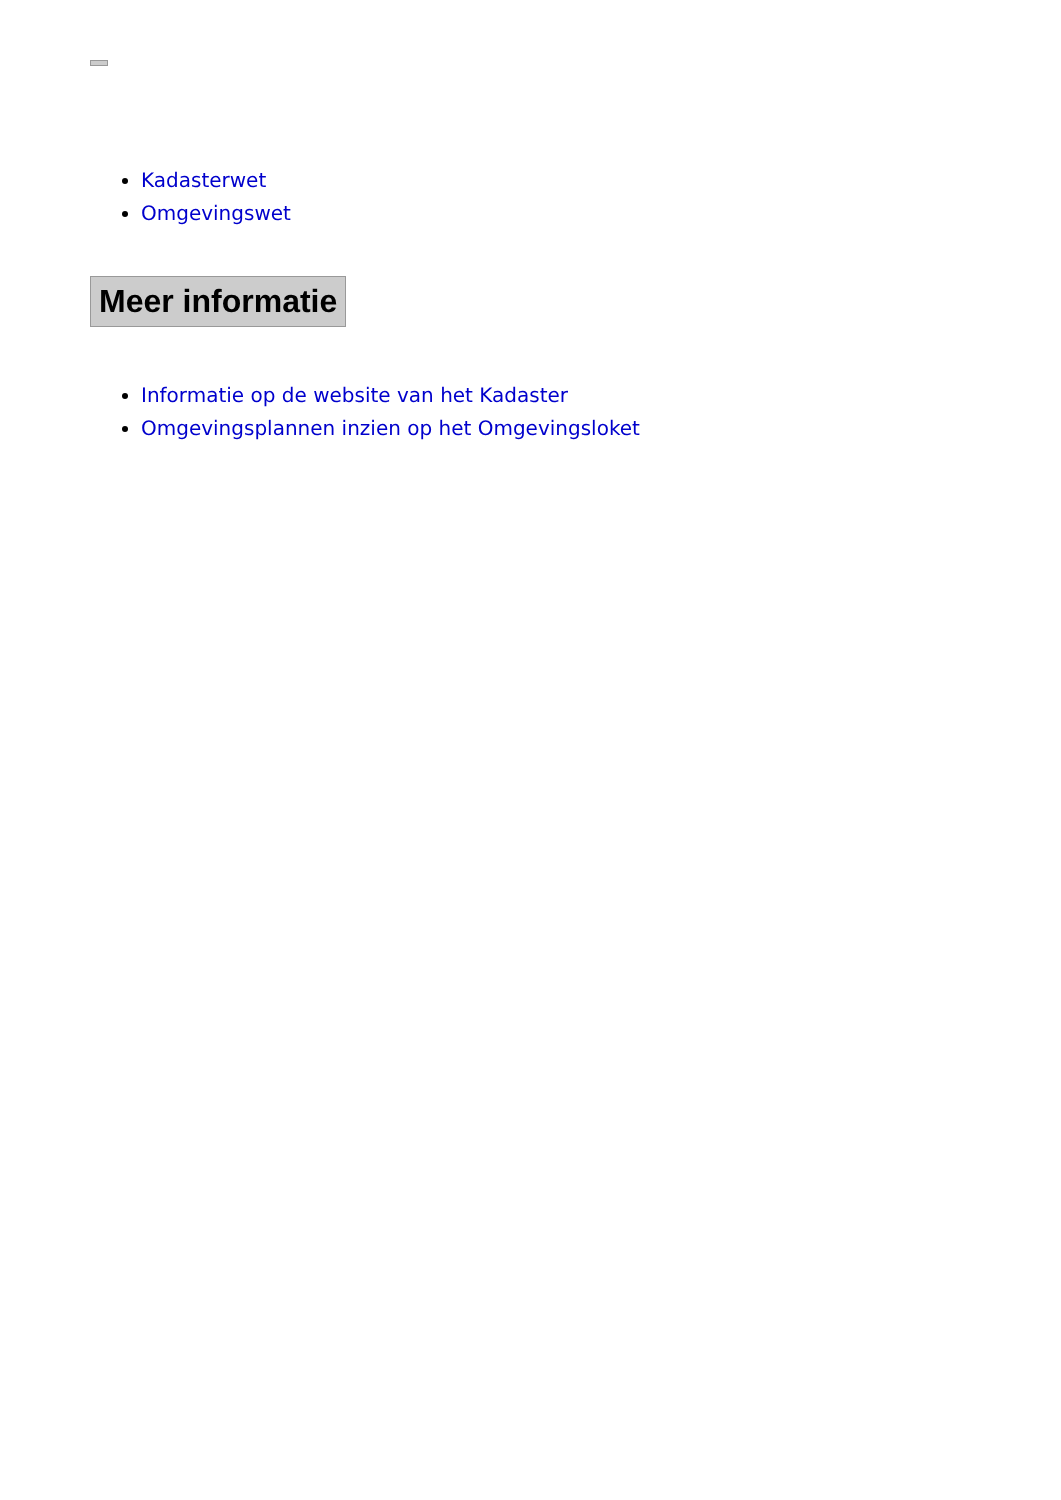Kadasterwet
Omgevingswet
Meer informatie
Informatie op de website van het Kadaster
Omgevingsplannen inzien op het Omgevingsloket